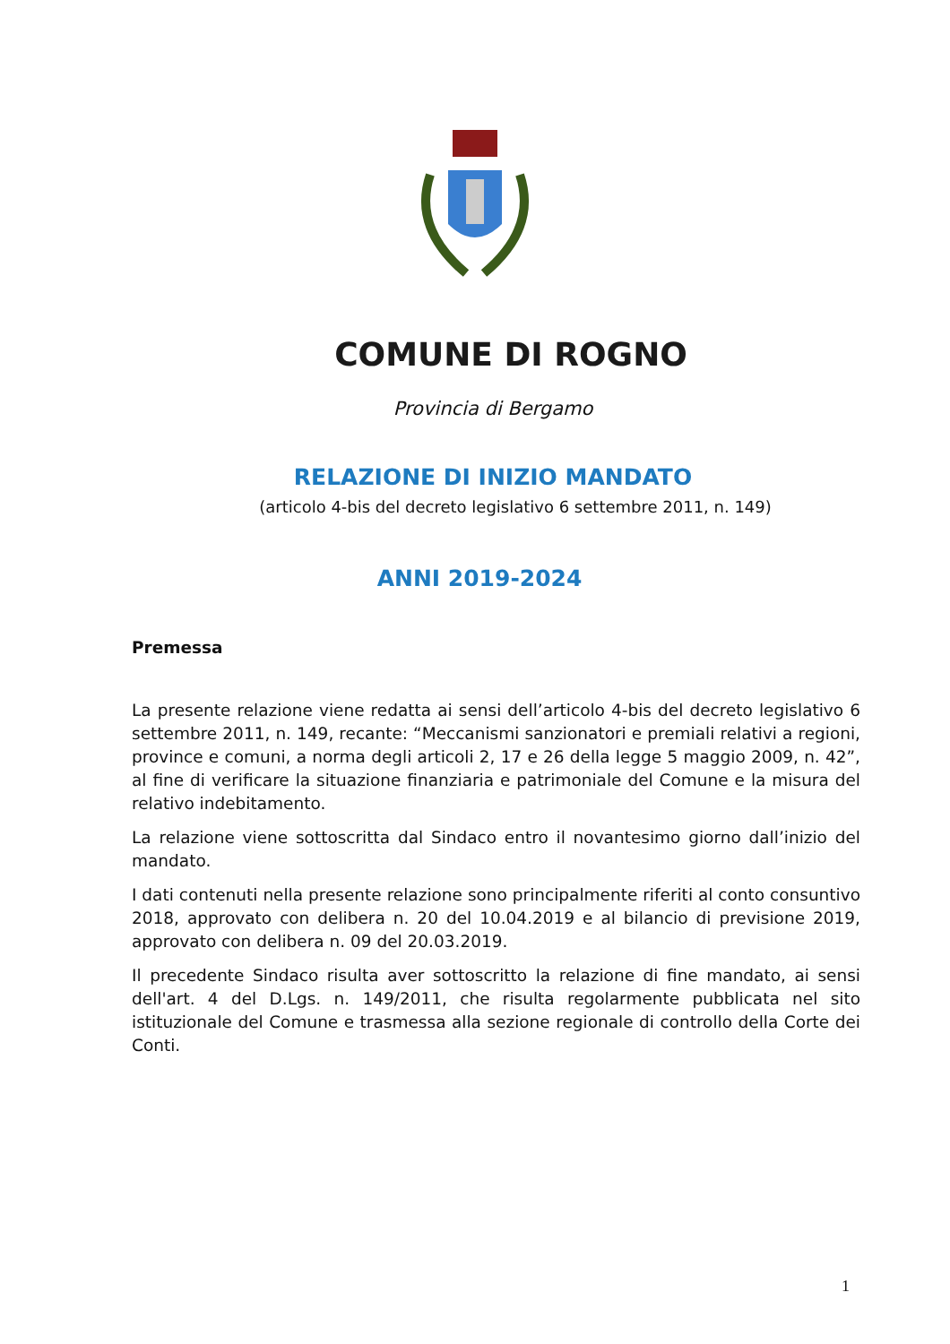COMUNE DI ROGNO
Provincia di Bergamo
RELAZIONE DI INIZIO MANDATO
(articolo 4-bis del decreto legislativo 6 settembre 2011, n. 149)
ANNI 2019-2024
Premessa
La presente relazione viene redatta ai sensi dell’articolo 4-bis del decreto legislativo 6 settembre 2011, n. 149, recante: “Meccanismi sanzionatori e premiali relativi a regioni, province e comuni, a norma degli articoli 2, 17 e 26 della legge 5 maggio 2009, n. 42”, al fine di verificare la situazione finanziaria e patrimoniale del Comune e la misura del relativo indebitamento.
La relazione viene sottoscritta dal Sindaco entro il novantesimo giorno dall’inizio del mandato.
I dati contenuti nella presente relazione sono principalmente riferiti al conto consuntivo 2018, approvato con delibera n. 20 del 10.04.2019 e al bilancio di previsione 2019, approvato con delibera n. 09 del 20.03.2019.
Il precedente Sindaco risulta aver sottoscritto la relazione di fine mandato, ai sensi dell'art. 4 del D.Lgs. n. 149/2011, che risulta regolarmente pubblicata nel sito istituzionale del Comune e trasmessa alla sezione regionale di controllo della Corte dei Conti.
1